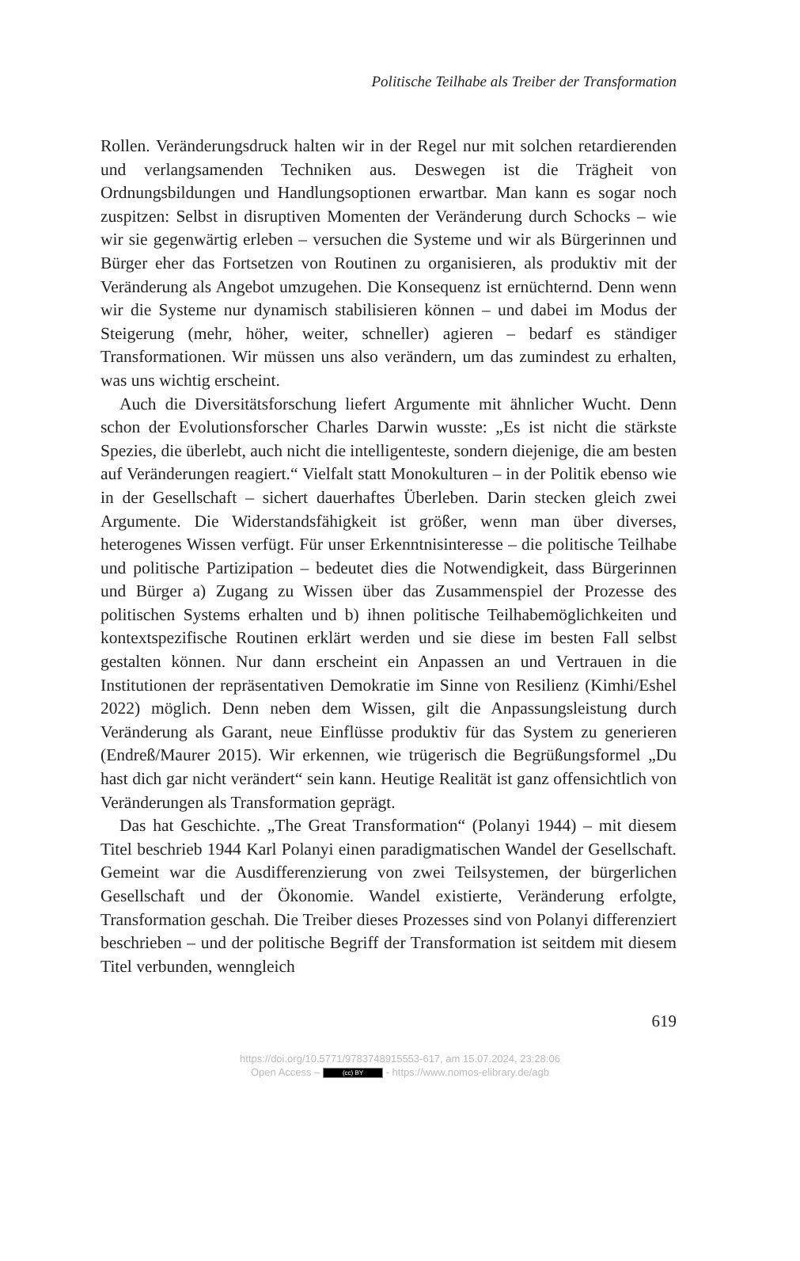Politische Teilhabe als Treiber der Transformation
Rollen. Veränderungsdruck halten wir in der Regel nur mit solchen retardierenden und verlangsamenden Techniken aus. Deswegen ist die Trägheit von Ordnungsbildungen und Handlungsoptionen erwartbar. Man kann es sogar noch zuspitzen: Selbst in disruptiven Momenten der Veränderung durch Schocks – wie wir sie gegenwärtig erleben – versuchen die Systeme und wir als Bürgerinnen und Bürger eher das Fortsetzen von Routinen zu organisieren, als produktiv mit der Veränderung als Angebot umzugehen. Die Konsequenz ist ernüchternd. Denn wenn wir die Systeme nur dynamisch stabilisieren können – und dabei im Modus der Steigerung (mehr, höher, weiter, schneller) agieren – bedarf es ständiger Transformationen. Wir müssen uns also verändern, um das zumindest zu erhalten, was uns wichtig erscheint.
Auch die Diversitätsforschung liefert Argumente mit ähnlicher Wucht. Denn schon der Evolutionsforscher Charles Darwin wusste: „Es ist nicht die stärkste Spezies, die überlebt, auch nicht die intelligenteste, sondern diejenige, die am besten auf Veränderungen reagiert.“ Vielfalt statt Monokulturen – in der Politik ebenso wie in der Gesellschaft – sichert dauerhaftes Überleben. Darin stecken gleich zwei Argumente. Die Widerstandsfähigkeit ist größer, wenn man über diverses, heterogenes Wissen verfügt. Für unser Erkenntnisinteresse – die politische Teilhabe und politische Partizipation – bedeutet dies die Notwendigkeit, dass Bürgerinnen und Bürger a) Zugang zu Wissen über das Zusammenspiel der Prozesse des politischen Systems erhalten und b) ihnen politische Teilhabemöglichkeiten und kontextspezifische Routinen erklärt werden und sie diese im besten Fall selbst gestalten können. Nur dann erscheint ein Anpassen an und Vertrauen in die Institutionen der repräsentativen Demokratie im Sinne von Resilienz (Kimhi/Eshel 2022) möglich. Denn neben dem Wissen, gilt die Anpassungsleistung durch Veränderung als Garant, neue Einflüsse produktiv für das System zu generieren (Endreß/Maurer 2015). Wir erkennen, wie trügerisch die Begrüßungsformel „Du hast dich gar nicht verändert“ sein kann. Heutige Realität ist ganz offensichtlich von Veränderungen als Transformation geprägt.
Das hat Geschichte. „The Great Transformation“ (Polanyi 1944) – mit diesem Titel beschrieb 1944 Karl Polanyi einen paradigmatischen Wandel der Gesellschaft. Gemeint war die Ausdifferenzierung von zwei Teilsystemen, der bürgerlichen Gesellschaft und der Ökonomie. Wandel existierte, Veränderung erfolgte, Transformation geschah. Die Treiber dieses Prozesses sind von Polanyi differenziert beschrieben – und der politische Begriff der Transformation ist seitdem mit diesem Titel verbunden, wenngleich
619
https://doi.org/10.5771/9783748915553-617, am 15.07.2024, 23:28:06
Open Access – (cc) BY - https://www.nomos-elibrary.de/agb